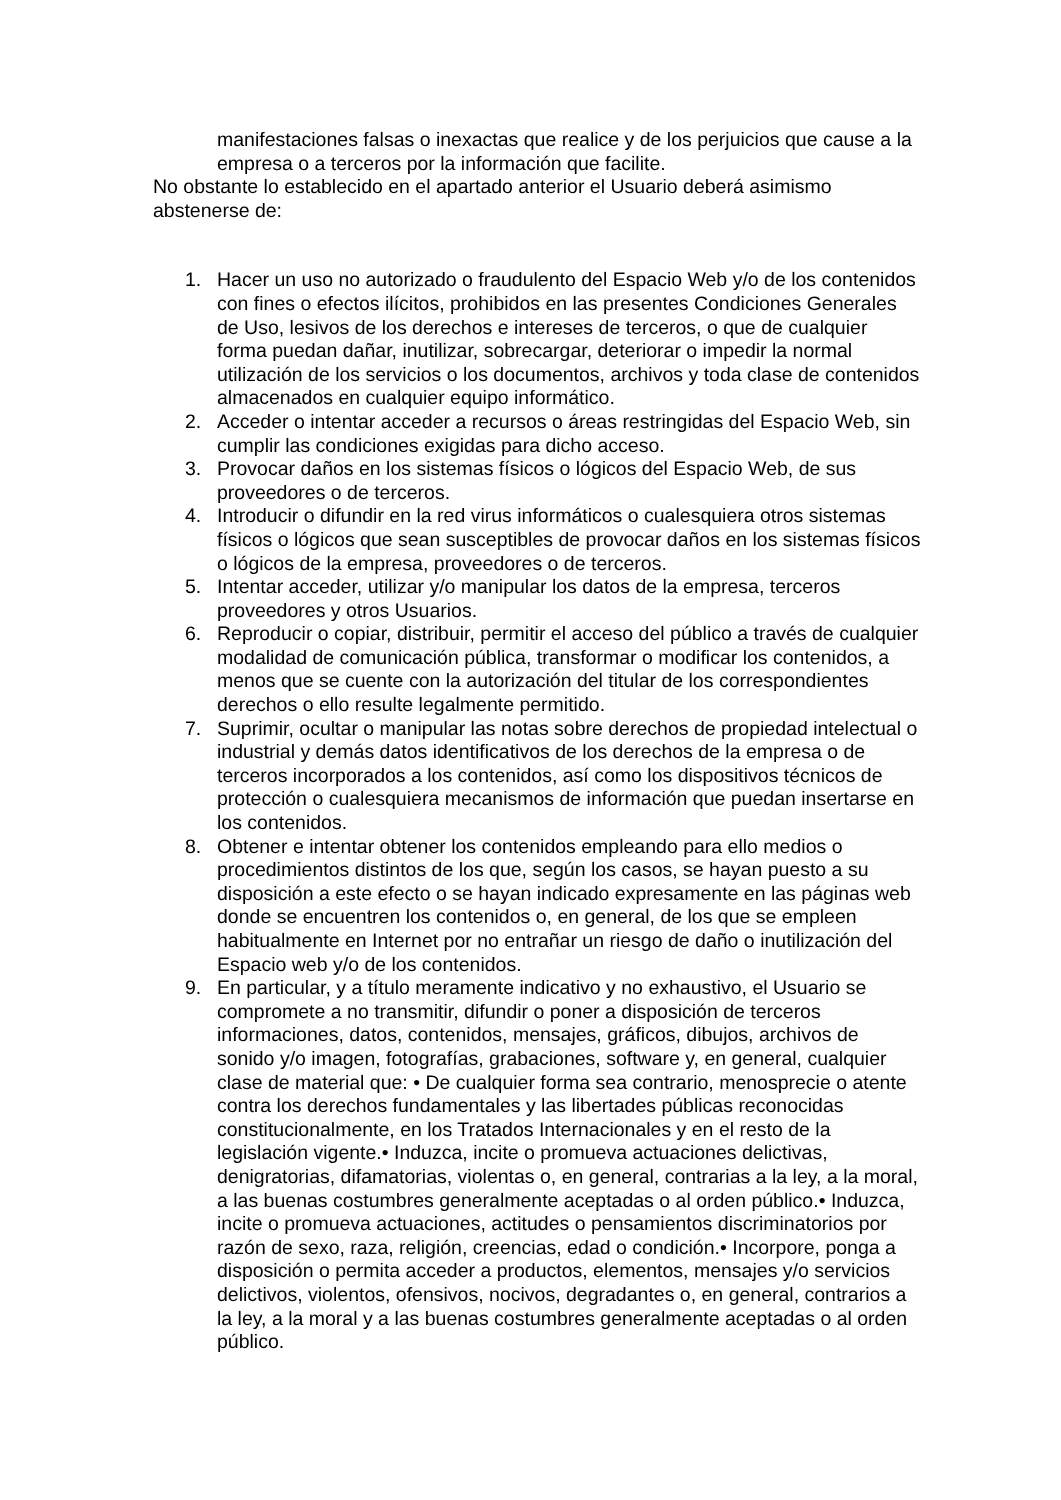manifestaciones falsas o inexactas que realice y de los perjuicios que cause a la empresa o a terceros por la información que facilite.
No obstante lo establecido en el apartado anterior el Usuario deberá asimismo abstenerse de:
1. Hacer un uso no autorizado o fraudulento del Espacio Web y/o de los contenidos con fines o efectos ilícitos, prohibidos en las presentes Condiciones Generales de Uso, lesivos de los derechos e intereses de terceros, o que de cualquier forma puedan dañar, inutilizar, sobrecargar, deteriorar o impedir la normal utilización de los servicios o los documentos, archivos y toda clase de contenidos almacenados en cualquier equipo informático.
2. Acceder o intentar acceder a recursos o áreas restringidas del Espacio Web, sin cumplir las condiciones exigidas para dicho acceso.
3. Provocar daños en los sistemas físicos o lógicos del Espacio Web, de sus proveedores o de terceros.
4. Introducir o difundir en la red virus informáticos o cualesquiera otros sistemas físicos o lógicos que sean susceptibles de provocar daños en los sistemas físicos o lógicos de la empresa, proveedores o de terceros.
5. Intentar acceder, utilizar y/o manipular los datos de la empresa, terceros proveedores y otros Usuarios.
6. Reproducir o copiar, distribuir, permitir el acceso del público a través de cualquier modalidad de comunicación pública, transformar o modificar los contenidos, a menos que se cuente con la autorización del titular de los correspondientes derechos o ello resulte legalmente permitido.
7. Suprimir, ocultar o manipular las notas sobre derechos de propiedad intelectual o industrial y demás datos identificativos de los derechos de la empresa o de terceros incorporados a los contenidos, así como los dispositivos técnicos de protección o cualesquiera mecanismos de información que puedan insertarse en los contenidos.
8. Obtener e intentar obtener los contenidos empleando para ello medios o procedimientos distintos de los que, según los casos, se hayan puesto a su disposición a este efecto o se hayan indicado expresamente en las páginas web donde se encuentren los contenidos o, en general, de los que se empleen habitualmente en Internet por no entrañar un riesgo de daño o inutilización del Espacio web y/o de los contenidos.
9. En particular, y a título meramente indicativo y no exhaustivo, el Usuario se compromete a no transmitir, difundir o poner a disposición de terceros informaciones, datos, contenidos, mensajes, gráficos, dibujos, archivos de sonido y/o imagen, fotografías, grabaciones, software y, en general, cualquier clase de material que: • De cualquier forma sea contrario, menosprecie o atente contra los derechos fundamentales y las libertades públicas reconocidas constitucionalmente, en los Tratados Internacionales y en el resto de la legislación vigente.• Induzca, incite o promueva actuaciones delictivas, denigratorias, difamatorias, violentas o, en general, contrarias a la ley, a la moral, a las buenas costumbres generalmente aceptadas o al orden público.• Induzca, incite o promueva actuaciones, actitudes o pensamientos discriminatorios por razón de sexo, raza, religión, creencias, edad o condición.• Incorpore, ponga a disposición o permita acceder a productos, elementos, mensajes y/o servicios delictivos, violentos, ofensivos, nocivos, degradantes o, en general, contrarios a la ley, a la moral y a las buenas costumbres generalmente aceptadas o al orden público.